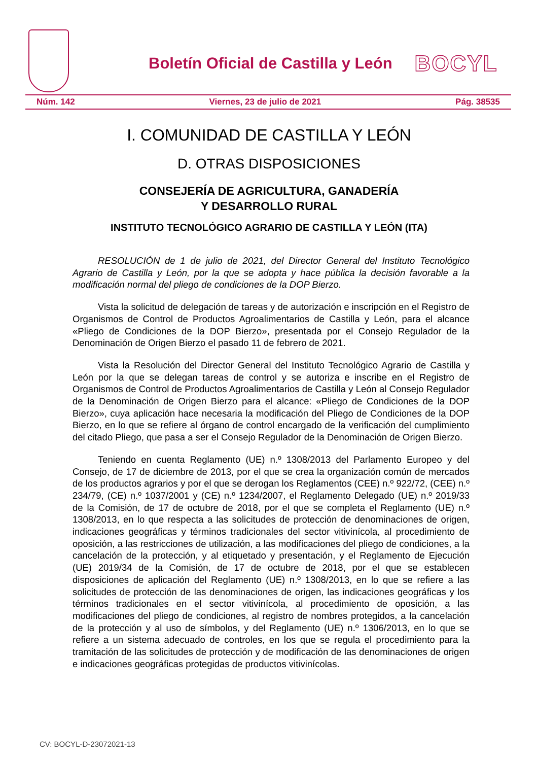Boletín Oficial de Castilla y León BOCYL
Núm. 142 Viernes, 23 de julio de 2021 Pág. 38535
I. COMUNIDAD DE CASTILLA Y LEÓN
D. OTRAS DISPOSICIONES
CONSEJERÍA DE AGRICULTURA, GANADERÍA
Y DESARROLLO RURAL
INSTITUTO TECNOLÓGICO AGRARIO DE CASTILLA Y LEÓN (ITA)
RESOLUCIÓN de 1 de julio de 2021, del Director General del Instituto Tecnológico Agrario de Castilla y León, por la que se adopta y hace pública la decisión favorable a la modificación normal del pliego de condiciones de la DOP Bierzo.
Vista la solicitud de delegación de tareas y de autorización e inscripción en el Registro de Organismos de Control de Productos Agroalimentarios de Castilla y León, para el alcance «Pliego de Condiciones de la DOP Bierzo», presentada por el Consejo Regulador de la Denominación de Origen Bierzo el pasado 11 de febrero de 2021.
Vista la Resolución del Director General del Instituto Tecnológico Agrario de Castilla y León por la que se delegan tareas de control y se autoriza e inscribe en el Registro de Organismos de Control de Productos Agroalimentarios de Castilla y León al Consejo Regulador de la Denominación de Origen Bierzo para el alcance: «Pliego de Condiciones de la DOP Bierzo», cuya aplicación hace necesaria la modificación del Pliego de Condiciones de la DOP Bierzo, en lo que se refiere al órgano de control encargado de la verificación del cumplimiento del citado Pliego, que pasa a ser el Consejo Regulador de la Denominación de Origen Bierzo.
Teniendo en cuenta Reglamento (UE) n.º 1308/2013 del Parlamento Europeo y del Consejo, de 17 de diciembre de 2013, por el que se crea la organización común de mercados de los productos agrarios y por el que se derogan los Reglamentos (CEE) n.º 922/72, (CEE) n.º 234/79, (CE) n.º 1037/2001 y (CE) n.º 1234/2007, el Reglamento Delegado (UE) n.º 2019/33 de la Comisión, de 17 de octubre de 2018, por el que se completa el Reglamento (UE) n.º 1308/2013, en lo que respecta a las solicitudes de protección de denominaciones de origen, indicaciones geográficas y términos tradicionales del sector vitivinícola, al procedimiento de oposición, a las restricciones de utilización, a las modificaciones del pliego de condiciones, a la cancelación de la protección, y al etiquetado y presentación, y el Reglamento de Ejecución (UE) 2019/34 de la Comisión, de 17 de octubre de 2018, por el que se establecen disposiciones de aplicación del Reglamento (UE) n.º 1308/2013, en lo que se refiere a las solicitudes de protección de las denominaciones de origen, las indicaciones geográficas y los términos tradicionales en el sector vitivinícola, al procedimiento de oposición, a las modificaciones del pliego de condiciones, al registro de nombres protegidos, a la cancelación de la protección y al uso de símbolos, y del Reglamento (UE) n.º 1306/2013, en lo que se refiere a un sistema adecuado de controles, en los que se regula el procedimiento para la tramitación de las solicitudes de protección y de modificación de las denominaciones de origen e indicaciones geográficas protegidas de productos vitivinícolas.
CV: BOCYL-D-23072021-13